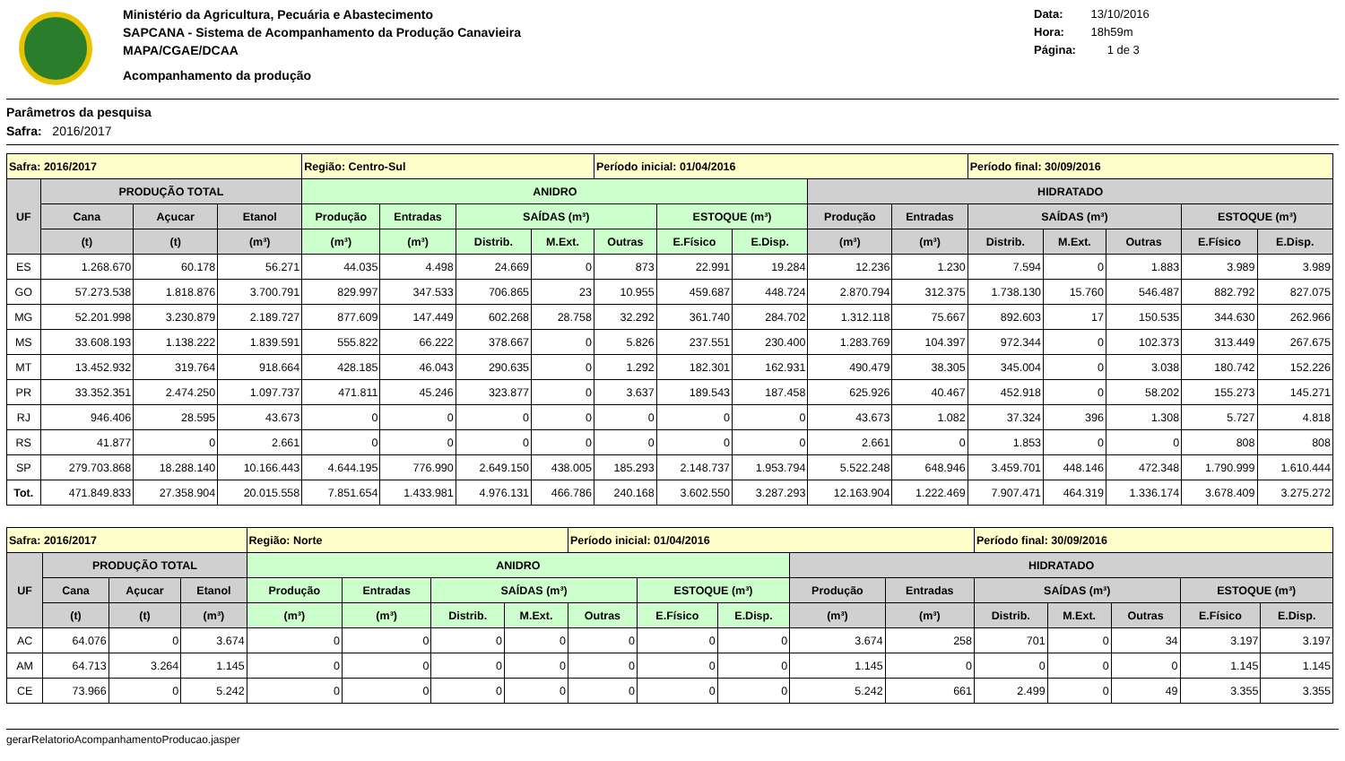Ministério da Agricultura, Pecuária e Abastecimento
SAPCANA - Sistema de Acompanhamento da Produção Canavieira
MAPA/CGAE/DCAA
Acompanhamento da produção
Data: 13/10/2016
Hora: 18h59m
Página: 1 de 3
Parâmetros da pesquisa
Safra: 2016/2017
| Safra: 2016/2017 | | | | Região: Centro-Sul | | | | Período inicial: 01/04/2016 | | | | | Período final: 30/09/2016 | | | | |
| --- | --- | --- | --- | --- | --- | --- | --- | --- | --- | --- | --- | --- | --- | --- | --- | --- | --- |
| UF | PRODUÇÃO TOTAL | | | ANIDRO | | | | | | | HIDRATADO | | | | | | |
| | Cana | Açucar | Etanol | Produção | Entradas | SAÍDAS (m³) | | | ESTOQUE (m³) | | Produção | Entradas | SAÍDAS (m³) | | | ESTOQUE (m³) | |
| | (t) | (t) | (m³) | (m³) | (m³) | Distrib. | M.Ext. | Outras | E.Físico | E.Disp. | (m³) | (m³) | Distrib. | M.Ext. | Outras | E.Físico | E.Disp. |
| ES | 1.268.670 | 60.178 | 56.271 | 44.035 | 4.498 | 24.669 | 0 | 873 | 22.991 | 19.284 | 12.236 | 1.230 | 7.594 | 0 | 1.883 | 3.989 | 3.989 |
| GO | 57.273.538 | 1.818.876 | 3.700.791 | 829.997 | 347.533 | 706.865 | 23 | 10.955 | 459.687 | 448.724 | 2.870.794 | 312.375 | 1.738.130 | 15.760 | 546.487 | 882.792 | 827.075 |
| MG | 52.201.998 | 3.230.879 | 2.189.727 | 877.609 | 147.449 | 602.268 | 28.758 | 32.292 | 361.740 | 284.702 | 1.312.118 | 75.667 | 892.603 | 17 | 150.535 | 344.630 | 262.966 |
| MS | 33.608.193 | 1.138.222 | 1.839.591 | 555.822 | 66.222 | 378.667 | 0 | 5.826 | 237.551 | 230.400 | 1.283.769 | 104.397 | 972.344 | 0 | 102.373 | 313.449 | 267.675 |
| MT | 13.452.932 | 319.764 | 918.664 | 428.185 | 46.043 | 290.635 | 0 | 1.292 | 182.301 | 162.931 | 490.479 | 38.305 | 345.004 | 0 | 3.038 | 180.742 | 152.226 |
| PR | 33.352.351 | 2.474.250 | 1.097.737 | 471.811 | 45.246 | 323.877 | 0 | 3.637 | 189.543 | 187.458 | 625.926 | 40.467 | 452.918 | 0 | 58.202 | 155.273 | 145.271 |
| RJ | 946.406 | 28.595 | 43.673 | 0 | 0 | 0 | 0 | 0 | 0 | 0 | 43.673 | 1.082 | 37.324 | 396 | 1.308 | 5.727 | 4.818 |
| RS | 41.877 | 0 | 2.661 | 0 | 0 | 0 | 0 | 0 | 0 | 0 | 2.661 | 0 | 1.853 | 0 | 0 | 808 | 808 |
| SP | 279.703.868 | 18.288.140 | 10.166.443 | 4.644.195 | 776.990 | 2.649.150 | 438.005 | 185.293 | 2.148.737 | 1.953.794 | 5.522.248 | 648.946 | 3.459.701 | 448.146 | 472.348 | 1.790.999 | 1.610.444 |
| Tot. | 471.849.833 | 27.358.904 | 20.015.558 | 7.851.654 | 1.433.981 | 4.976.131 | 466.786 | 240.168 | 3.602.550 | 3.287.293 | 12.163.904 | 1.222.469 | 7.907.471 | 464.319 | 1.336.174 | 3.678.409 | 3.275.272 |
| Safra: 2016/2017 | | | | Região: Norte | | | | Período inicial: 01/04/2016 | | | | | Período final: 30/09/2016 | | | | |
| --- | --- | --- | --- | --- | --- | --- | --- | --- | --- | --- | --- | --- | --- | --- | --- | --- | --- |
| UF | PRODUÇÃO TOTAL | | | ANIDRO | | | | | | | HIDRATADO | | | | | | |
| | Cana | Açucar | Etanol | Produção | Entradas | SAÍDAS (m³) | | | ESTOQUE (m³) | | Produção | Entradas | SAÍDAS (m³) | | | ESTOQUE (m³) | |
| | (t) | (t) | (m³) | (m³) | (m³) | Distrib. | M.Ext. | Outras | E.Físico | E.Disp. | (m³) | (m³) | Distrib. | M.Ext. | Outras | E.Físico | E.Disp. |
| AC | 64.076 | 0 | 3.674 | 0 | 0 | 0 | 0 | 0 | 0 | 0 | 3.674 | 258 | 701 | 0 | 34 | 3.197 | 3.197 |
| AM | 64.713 | 3.264 | 1.145 | 0 | 0 | 0 | 0 | 0 | 0 | 0 | 1.145 | 0 | 0 | 0 | 0 | 1.145 | 1.145 |
| CE | 73.966 | 0 | 5.242 | 0 | 0 | 0 | 0 | 0 | 0 | 0 | 5.242 | 661 | 2.499 | 0 | 49 | 3.355 | 3.355 |
gerarRelatorioAcompanhamentoProducao.jasper